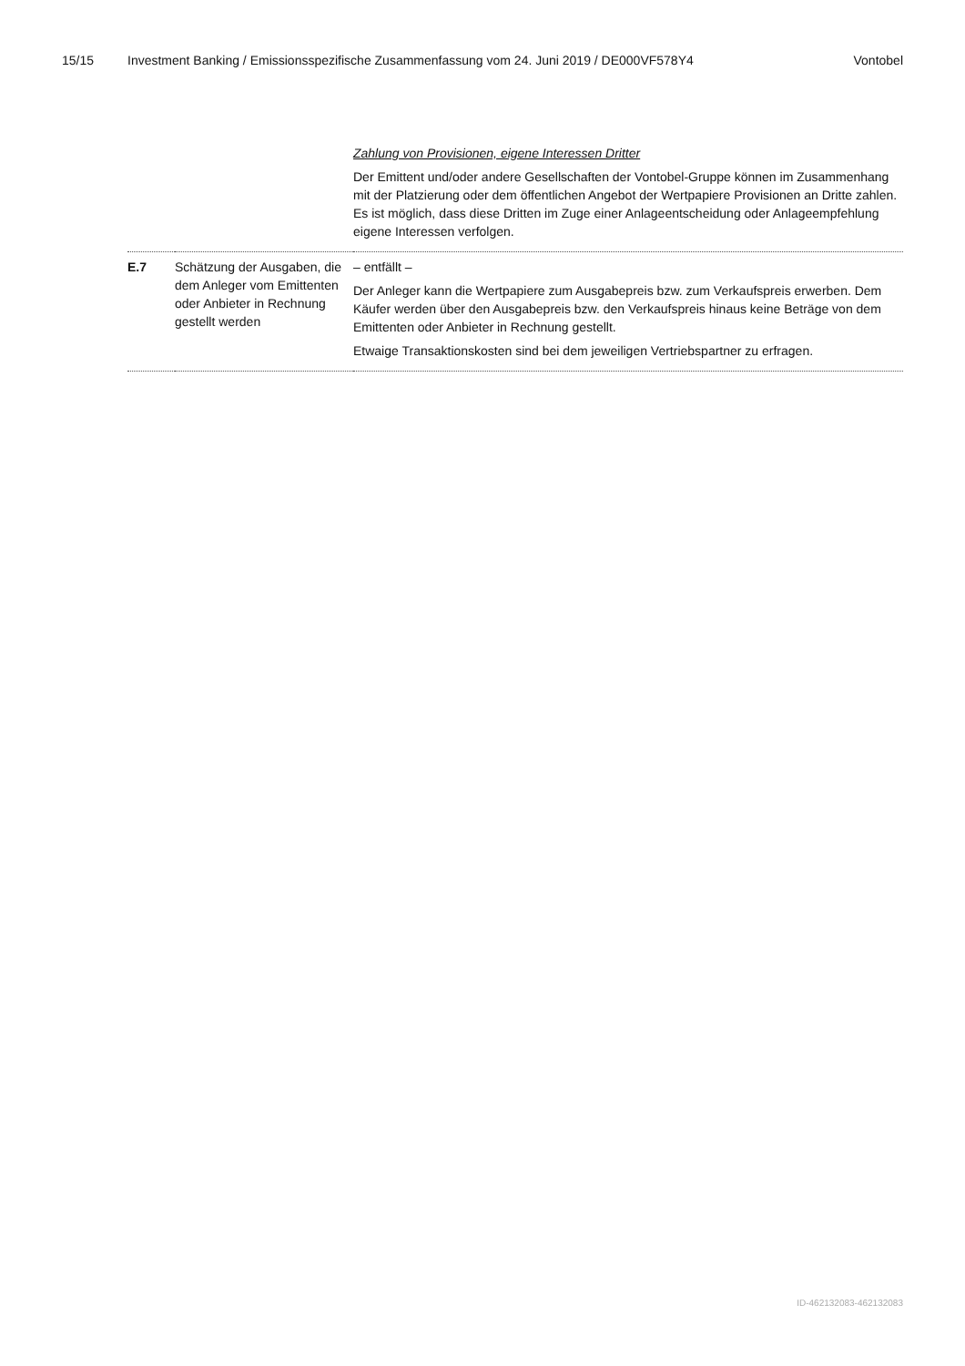15/15 Investment Banking / Emissionsspezifische Zusammenfassung vom 24. Juni 2019 / DE000VF578Y4 Vontobel
| | | Zahlung von Provisionen, eigene Interessen Dritter Der Emittent und/oder andere Gesellschaften der Vontobel-Gruppe können im Zusammenhang mit der Platzierung oder dem öffentlichen Angebot der Wertpapiere Provisionen an Dritte zahlen. Es ist möglich, dass diese Dritten im Zuge einer Anlageentscheidung oder Anlageempfehlung eigene Interessen verfolgen. |
| E.7 | Schätzung der Ausgaben, die dem Anleger vom Emittenten oder Anbieter in Rechnung gestellt werden | – entfällt – Der Anleger kann die Wertpapiere zum Ausgabepreis bzw. zum Verkaufspreis erwerben. Dem Käufer werden über den Ausgabepreis bzw. den Verkaufspreis hinaus keine Beträge von dem Emittenten oder Anbieter in Rechnung gestellt. Etwaige Transaktionskosten sind bei dem jeweiligen Vertriebspartner zu erfragen. |
ID-462132083-462132083